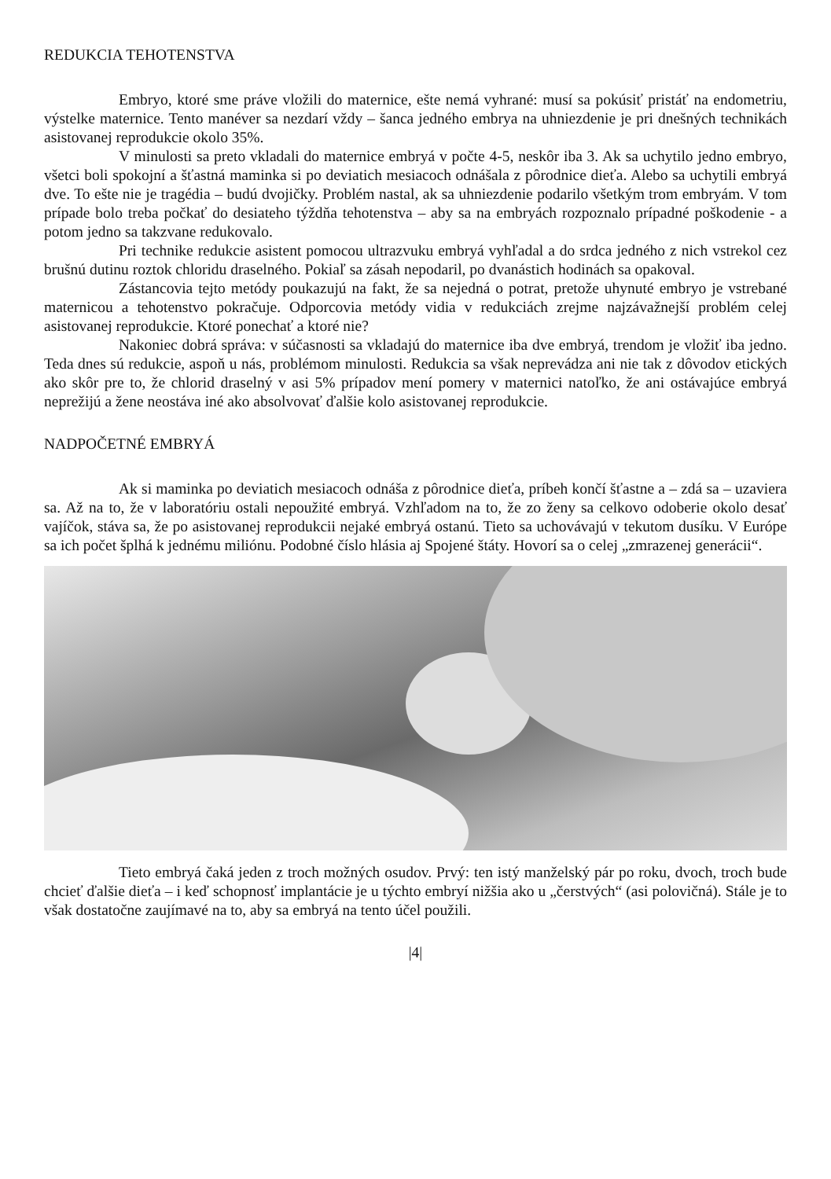REDUKCIA TEHOTENSTVA
Embryo, ktoré sme práve vložili do maternice, ešte nemá vyhrané: musí sa pokúsiť pristáť na endometriu, výstelke maternice. Tento manéver sa nezdarí vždy – šanca jedného embrya na uhniezdenie je pri dnešných technikách asistovanej reprodukcie okolo 35%.
V minulosti sa preto vkladali do maternice embryá v počte 4-5, neskôr iba 3. Ak sa uchytilo jedno embryo, všetci boli spokojní a šťastná maminka si po deviatich mesiacoch odnášala z pôrodnice dieťa. Alebo sa uchytili embryá dve. To ešte nie je tragédia – budú dvojičky. Problém nastal, ak sa uhniezdenie podarilo všetkým trom embryám. V tom prípade bolo treba počkať do desiateho týždňa tehotenstva – aby sa na embryách rozpoznalo prípadné poškodenie - a potom jedno sa takzvane redukovalo.
Pri technike redukcie asistent pomocou ultrazvuku embryá vyhľadal a do srdca jedného z nich vstrekol cez brušnú dutinu roztok chloridu draselného. Pokiaľ sa zásah nepodaril, po dvanástich hodinách sa opakoval.
Zástancovia tejto metódy poukazujú na fakt, že sa nejedná o potrat, pretože uhynuté embryo je vstrebané maternicou a tehotenstvo pokračuje. Odporcovia metódy vidia v redukciách zrejme najzávažnejší problém celej asistovanej reprodukcie. Ktoré ponechať a ktoré nie?
Nakoniec dobrá správa: v súčasnosti sa vkladajú do maternice iba dve embryá, trendom je vložiť iba jedno. Teda dnes sú redukcie, aspoň u nás, problémom minulosti. Redukcia sa však neprevádza ani nie tak z dôvodov etických ako skôr pre to, že chlorid draselný v asi 5% prípadov mení pomery v maternici natoľko, že ani ostávajúce embryá neprežijú a žene neostáva iné ako absolvovať ďalšie kolo asistovanej reprodukcie.
NADPOČETNÉ EMBRYÁ
Ak si maminka po deviatich mesiacoch odnáša z pôrodnice dieťa, príbeh končí šťastne a – zdá sa – uzaviera sa. Až na to, že v laboratóriu ostali nepoužité embryá. Vzhľadom na to, že zo ženy sa celkovo odoberie okolo desať vajíčok, stáva sa, že po asistovanej reprodukcii nejaké embryá ostanú. Tieto sa uchovávajú v tekutom dusíku. V Európe sa ich počet šplhá k jednému miliónu. Podobné číslo hlásia aj Spojené štáty. Hovorí sa o celej „zmrazenej generácii“.
Tieto embryá čaká jeden z troch možných osudov. Prvý: ten istý manželský pár po roku, dvoch, troch bude chcieť ďalšie dieťa – i keď schopnosť implantácie je u týchto embryí nižšia ako u „čerstvých“ (asi polovičná). Stále je to však dostatočne zaujímavé na to, aby sa embryá na tento účel použili.
|4|